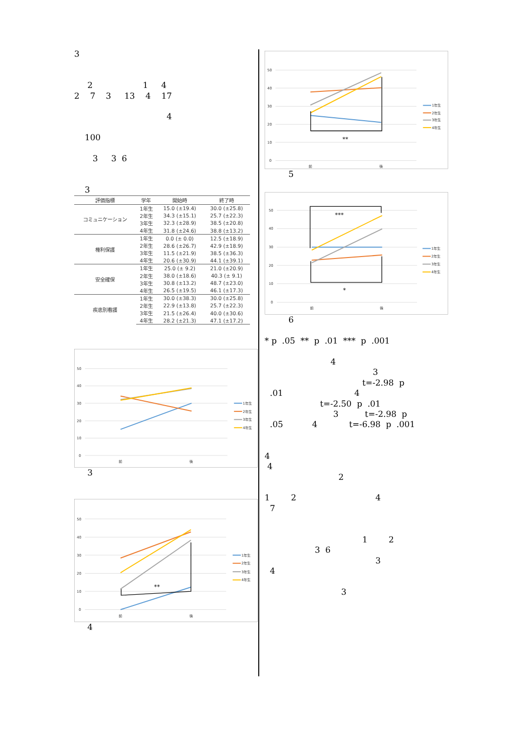3 2 1 4 2 7 3 13 4 17 4 100 3 3 6 3
| 評価指標 | 学年 | 開始時 | 終了時 |
| --- | --- | --- | --- |
| コミュニケーション | 1年生 | 15.0 (±19.4) | 30.0 (±25.8) |
| | 2年生 | 34.3 (±15.1) | 25.7 (±22.3) |
| | 3年生 | 32.3 (±28.9) | 38.5 (±20.8) |
| | 4年生 | 31.8 (±24.6) | 38.8 (±13.2) |
| 権利保護 | 1年生 | 0.0 (± 0.0) | 12.5 (±18.9) |
| | 2年生 | 28.6 (±26.7) | 42.9 (±18.9) |
| | 3年生 | 11.5 (±21.9) | 38.5 (±36.3) |
| | 4年生 | 20.6 (±30.9) | 44.1 (±39.1) |
| 安全確保 | 1年生 | 25.0 (± 9.2) | 21.0 (±20.9) |
| | 2年生 | 38.0 (±18.6) | 40.3 (± 9.1) |
| | 3年生 | 30.8 (±13.2) | 48.7 (±23.0) |
| | 4年生 | 26.5 (±19.5) | 46.1 (±17.3) |
| 疾患別看護 | 1年生 | 30.0 (±38.3) | 30.0 (±25.8) |
| | 2年生 | 22.9 (±13.8) | 25.7 (±22.3) |
| | 3年生 | 21.5 (±26.4) | 40.0 (±30.6) |
| | 4年生 | 28.2 (±21.3) | 47.1 (±17.2) |
50
40
30
20
10
0
前
後
1年生
2年生
3年生
4年生
3
50
40
30
20
10
0
前
後
**
1年生
2年生
3年生
4年生
4
50
40
30
20
10
0
前
後
**
1年生
2年生
3年生
4年生
5
50
40
30
20
10
0
前
後
***
*
1年生
2年生
3年生
4年生
6 * p .05 ** p .01 *** p .001 4 3 t=-2.98 p .01 4 t=-2.50 p .01 3 t=-2.98 p .05 4 t=-6.98 p .001 4 4 2 1 2 4 7 1 2 3 6 3 4 3